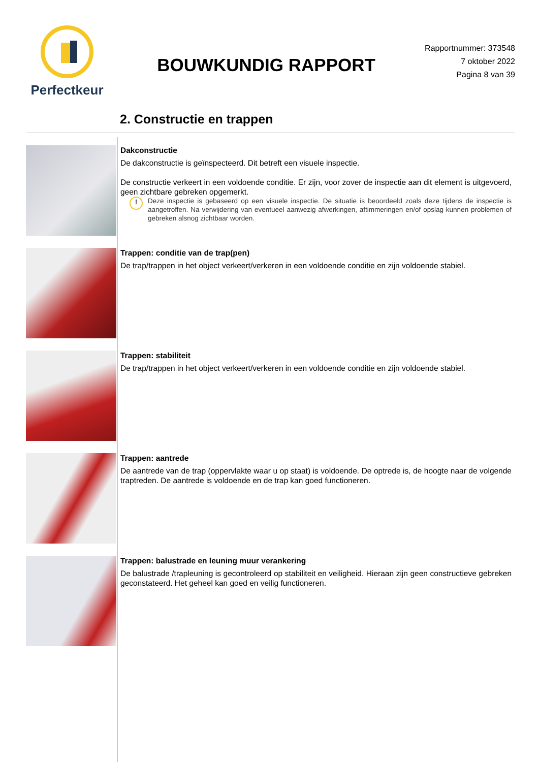Perfectkeur
BOUWKUNDIG RAPPORT
Rapportnummer: 373548
7 oktober 2022
Pagina 8 van 39
2. Constructie en trappen
Dakconstructie
De dakconstructie is geïnspecteerd. Dit betreft een visuele inspectie.
De constructie verkeert in een voldoende conditie. Er zijn, voor zover de inspectie aan dit element is uitgevoerd, geen zichtbare gebreken opgemerkt.
!
Deze inspectie is gebaseerd op een visuele inspectie. De situatie is beoordeeld zoals deze tijdens de inspectie is aangetroffen. Na verwijdering van eventueel aanwezig afwerkingen, aftimmeringen en/of opslag kunnen problemen of gebreken alsnog zichtbaar worden.
Trappen: conditie van de trap(pen)
De trap/trappen in het object verkeert/verkeren in een voldoende conditie en zijn voldoende stabiel.
Trappen: stabiliteit
De trap/trappen in het object verkeert/verkeren in een voldoende conditie en zijn voldoende stabiel.
Trappen: aantrede
De aantrede van de trap (oppervlakte waar u op staat) is voldoende. De optrede is, de hoogte naar de volgende traptreden. De aantrede is voldoende en de trap kan goed functioneren.
Trappen: balustrade en leuning muur verankering
De balustrade /trapleuning is gecontroleerd op stabiliteit en veiligheid. Hieraan zijn geen constructieve gebreken geconstateerd. Het geheel kan goed en veilig functioneren.